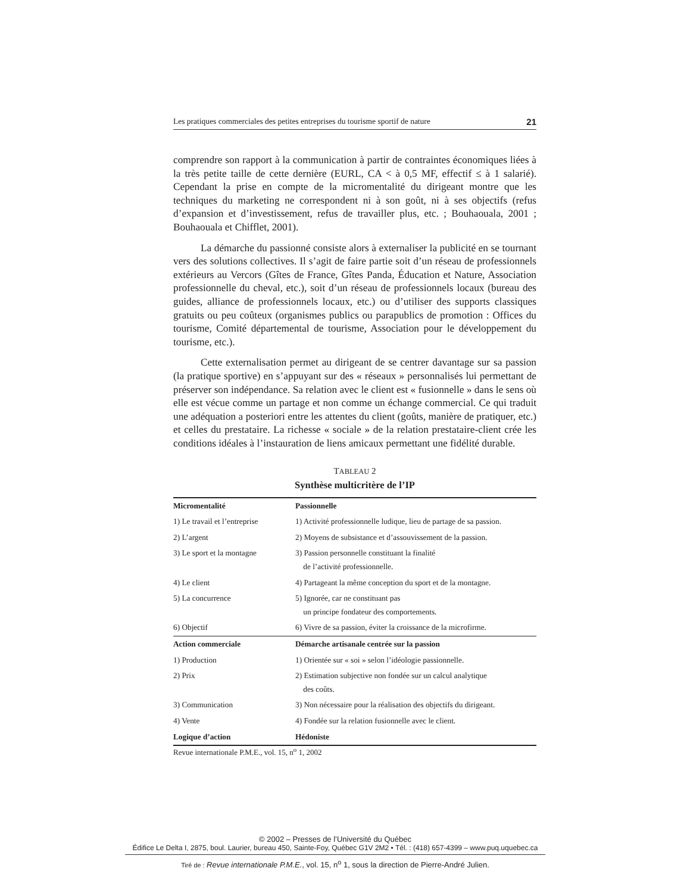Les pratiques commerciales des petites entreprises du tourisme sportif de nature 21
comprendre son rapport à la communication à partir de contraintes économiques liées à la très petite taille de cette dernière (EURL, CA < à 0,5 MF, effectif ≤ à 1 salarié). Cependant la prise en compte de la micromentalité du dirigeant montre que les techniques du marketing ne correspondent ni à son goût, ni à ses objectifs (refus d’expansion et d’investissement, refus de travailler plus, etc. ; Bouhaouala, 2001 ; Bouhaouala et Chifflet, 2001).
La démarche du passionné consiste alors à externaliser la publicité en se tournant vers des solutions collectives. Il s’agit de faire partie soit d’un réseau de professionnels extérieurs au Vercors (Gîtes de France, Gîtes Panda, Éducation et Nature, Association professionnelle du cheval, etc.), soit d’un réseau de professionnels locaux (bureau des guides, alliance de professionnels locaux, etc.) ou d’utiliser des supports classiques gratuits ou peu coûteux (organismes publics ou parapublics de promotion : Offices du tourisme, Comité départemental de tourisme, Association pour le développement du tourisme, etc.).
Cette externalisation permet au dirigeant de se centrer davantage sur sa passion (la pratique sportive) en s’appuyant sur des « réseaux » personnalisés lui permettant de préserver son indépendance. Sa relation avec le client est « fusionnelle » dans le sens où elle est vécue comme un partage et non comme un échange commercial. Ce qui traduit une adéquation a posteriori entre les attentes du client (goûts, manière de pratiquer, etc.) et celles du prestataire. La richesse « sociale » de la relation prestataire-client crée les conditions idéales à l’instauration de liens amicaux permettant une fidélité durable.
TABLEAU 2
Synthèse multicritère de l’IP
| Micromentalité | Passionnelle |
| --- | --- |
| 1) Le travail et l’entreprise | 1) Activité professionnelle ludique, lieu de partage de sa passion. |
| 2) L’argent | 2) Moyens de subsistance et d’assouvissement de la passion. |
| 3) Le sport et la montagne | 3) Passion personnelle constituant la finalité de l’activité professionnelle. |
| 4) Le client | 4) Partageant la même conception du sport et de la montagne. |
| 5) La concurrence | 5) Ignorée, car ne constituant pas un principe fondateur des comportements. |
| 6) Objectif | 6) Vivre de sa passion, éviter la croissance de la microfirme. |
| Action commerciale | Démarche artisanale centrée sur la passion |
| 1) Production | 1) Orientée sur « soi » selon l’idéologie passionnelle. |
| 2) Prix | 2) Estimation subjective non fondée sur un calcul analytique des coûts. |
| 3) Communication | 3) Non nécessaire pour la réalisation des objectifs du dirigeant. |
| 4) Vente | 4) Fondée sur la relation fusionnelle avec le client. |
| Logique d’action | Hédoniste |
Revue internationale P.M.E., vol. 15, n<sup>o</sup> 1, 2002
© 2002 – Presses de l’Université du Québec
Édifice Le Delta I, 2875, boul. Laurier, bureau 450, Sainte-Foy, Québec G1V 2M2 • Tél. : (418) 657-4399 – www.puq.uquebec.ca
Tiré de : Revue internationale P.M.E., vol. 15, n<sup>o</sup> 1, sous la direction de Pierre-André Julien.